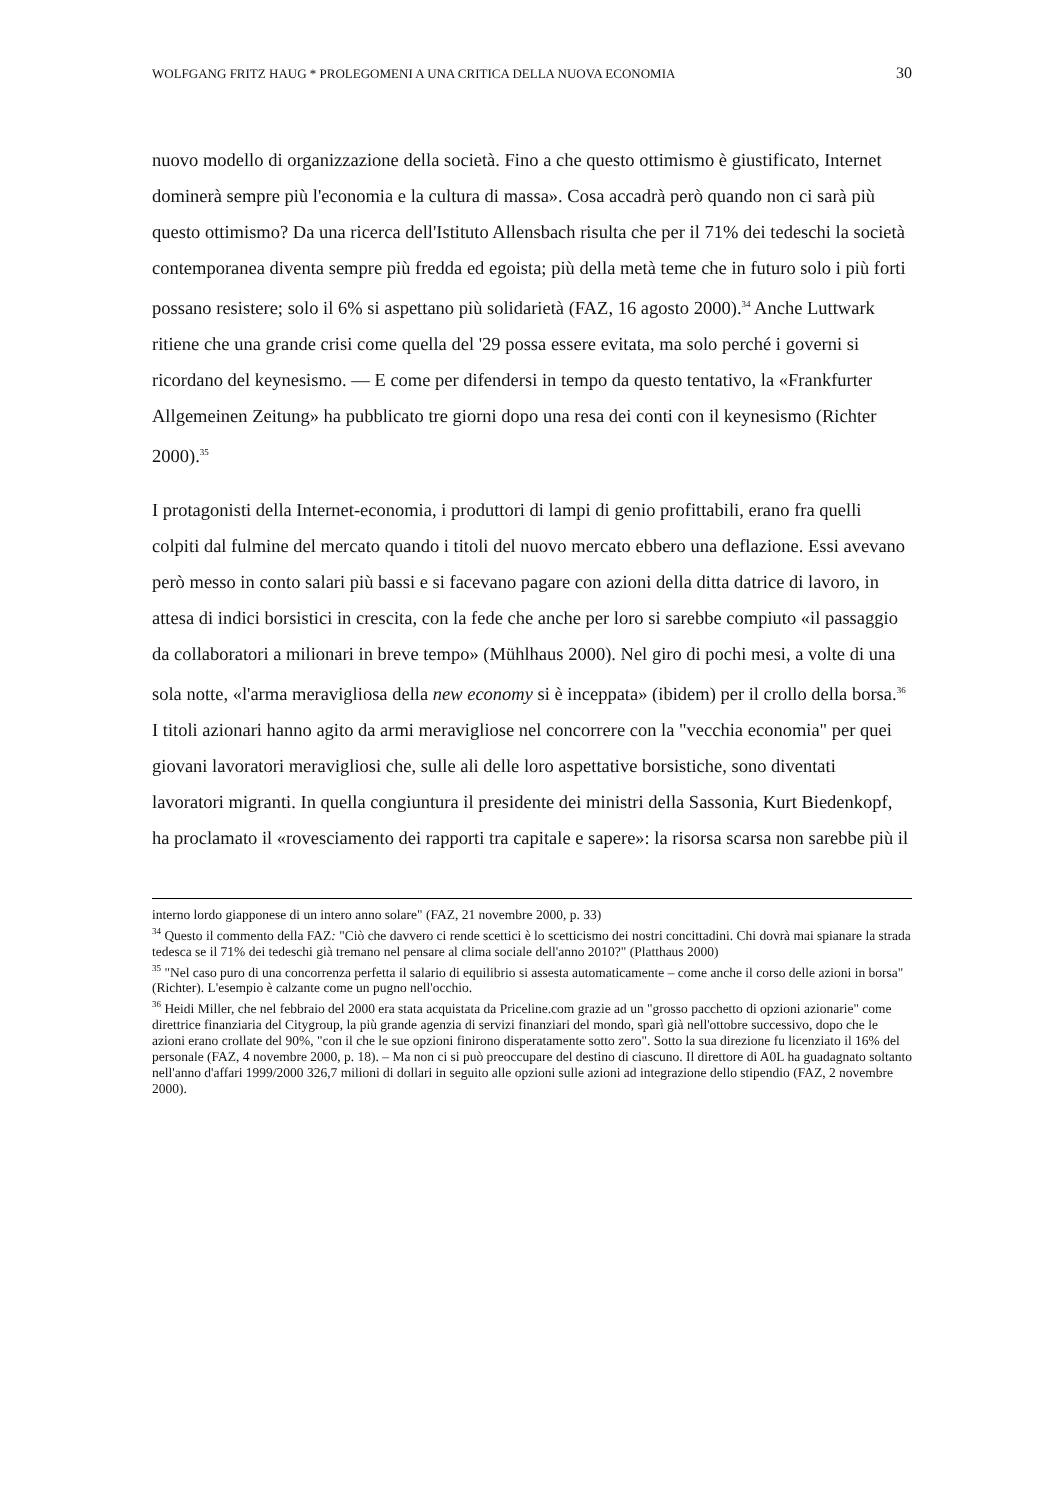WOLFGANG FRITZ HAUG * PROLEGOMENI A UNA CRITICA DELLA NUOVA ECONOMIA 30
nuovo modello di organizzazione della società. Fino a che questo ottimismo è giustificato, Internet dominerà sempre più l'economia e la cultura di massa». Cosa accadrà però quando non ci sarà più questo ottimismo? Da una ricerca dell'Istituto Allensbach risulta che per il 71% dei tedeschi la società contemporanea diventa sempre più fredda ed egoista; più della metà teme che in futuro solo i più forti possano resistere; solo il 6% si aspettano più solidarietà (FAZ, 16 agosto 2000).<sup>34</sup> Anche Luttwark ritiene che una grande crisi come quella del '29 possa essere evitata, ma solo perché i governi si ricordano del keynesismo. — E come per difendersi in tempo da questo tentativo, la «Frankfurter Allgemeinen Zeitung» ha pubblicato tre giorni dopo una resa dei conti con il keynesismo (Richter 2000).<sup>35</sup>
I protagonisti della Internet-economia, i produttori di lampi di genio profittabili, erano fra quelli colpiti dal fulmine del mercato quando i titoli del nuovo mercato ebbero una deflazione. Essi avevano però messo in conto salari più bassi e si facevano pagare con azioni della ditta datrice di lavoro, in attesa di indici borsistici in crescita, con la fede che anche per loro si sarebbe compiuto «il passaggio da collaboratori a milionari in breve tempo» (Mühlhaus 2000). Nel giro di pochi mesi, a volte di una sola notte, «l'arma meravigliosa della new economy si è inceppata» (ibidem) per il crollo della borsa.<sup>36</sup> I titoli azionari hanno agito da armi meravigliose nel concorrere con la "vecchia economia" per quei giovani lavoratori meravigliosi che, sulle ali delle loro aspettative borsistiche, sono diventati lavoratori migranti. In quella congiuntura il presidente dei ministri della Sassonia, Kurt Biedenkopf, ha proclamato il «rovesciamento dei rapporti tra capitale e sapere»: la risorsa scarsa non sarebbe più il
interno lordo giapponese di un intero anno solare" (FAZ, 21 novembre 2000, p. 33)
<sup>34</sup> Questo il commento della FAZ: "Ciò che davvero ci rende scettici è lo scetticismo dei nostri concittadini. Chi dovrà mai spianare la strada tedesca se il 71% dei tedeschi già tremano nel pensare al clima sociale dell'anno 2010?" (Platthaus 2000)
<sup>35</sup> "Nel caso puro di una concorrenza perfetta il salario di equilibrio si assesta automaticamente – come anche il corso delle azioni in borsa" (Richter). L'esempio è calzante come un pugno nell'occhio.
<sup>36</sup> Heidi Miller, che nel febbraio del 2000 era stata acquistata da Priceline.com grazie ad un "grosso pacchetto di opzioni azionarie" come direttrice finanziaria del Citygroup, la più grande agenzia di servizi finanziari del mondo, sparì già nell'ottobre successivo, dopo che le azioni erano crollate del 90%, "con il che le sue opzioni finirono disperatamente sotto zero". Sotto la sua direzione fu licenziato il 16% del personale (FAZ, 4 novembre 2000, p. 18). – Ma non ci si può preoccupare del destino di ciascuno. Il direttore di A0L ha guadagnato soltanto nell'anno d'affari 1999/2000 326,7 milioni di dollari in seguito alle opzioni sulle azioni ad integrazione dello stipendio (FAZ, 2 novembre 2000).